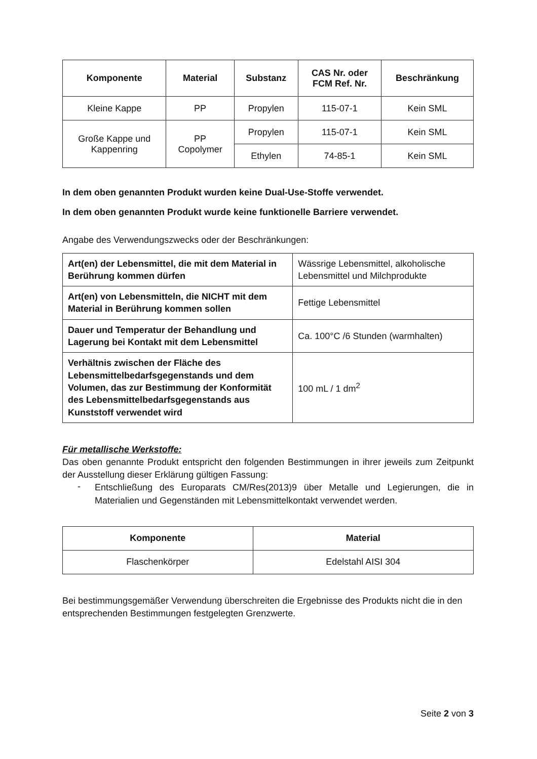| Komponente | Material | Substanz | CAS Nr. oder FCM Ref. Nr. | Beschränkung |
| --- | --- | --- | --- | --- |
| Kleine Kappe | PP | Propylen | 115-07-1 | Kein SML |
| Große Kappe und Kappenring | PP Copolymer | Propylen | 115-07-1 | Kein SML |
| | | Ethylen | 74-85-1 | Kein SML |
In dem oben genannten Produkt wurden keine Dual-Use-Stoffe verwendet.
In dem oben genannten Produkt wurde keine funktionelle Barriere verwendet.
Angabe des Verwendungszwecks oder der Beschränkungen:
| Art(en) der Lebensmittel, die mit dem Material in Berührung kommen dürfen | Wässrige Lebensmittel, alkoholische Lebensmittel und Milchprodukte |
| Art(en) von Lebensmitteln, die NICHT mit dem Material in Berührung kommen sollen | Fettige Lebensmittel |
| Dauer und Temperatur der Behandlung und Lagerung bei Kontakt mit dem Lebensmittel | Ca. 100°C /6 Stunden (warmhalten) |
| Verhältnis zwischen der Fläche des Lebensmittelbedarfsgegenstands und dem Volumen, das zur Bestimmung der Konformität des Lebensmittelbedarfsgegenstands aus Kunststoff verwendet wird | 100 mL / 1 dm<sup>2</sup> |
Für metallische Werkstoffe:
Das oben genannte Produkt entspricht den folgenden Bestimmungen in ihrer jeweils zum Zeitpunkt der Ausstellung dieser Erklärung gültigen Fassung:
-
Entschließung des Europarats CM/Res(2013)9 über Metalle und Legierungen, die in Materialien und Gegenständen mit Lebensmittelkontakt verwendet werden.
| Komponente | Material |
| --- | --- |
| Flaschenkörper | Edelstahl AISI 304 |
Bei bestimmungsgemäßer Verwendung überschreiten die Ergebnisse des Produkts nicht die in den entsprechenden Bestimmungen festgelegten Grenzwerte.
Seite 2 von 3